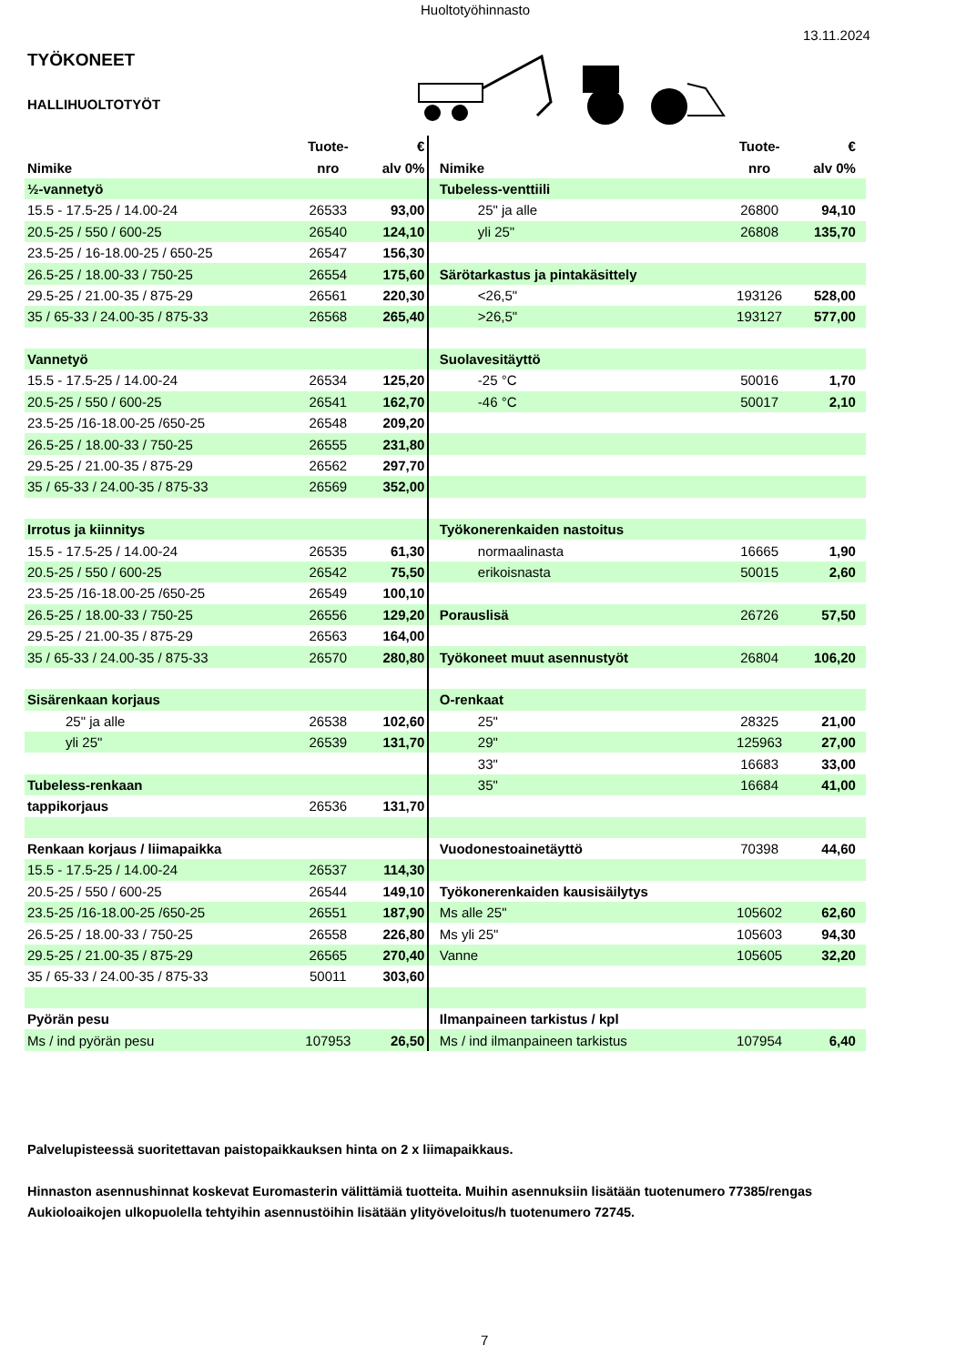Huoltotyöhinnasto
13.11.2024
TYÖKONEET
HALLIHUOLTOTYÖT
| | Tuote- | € | | | Tuote- | € | |
| --- | --- | --- | --- | --- | --- | --- | --- |
| Nimike | nro | alv 0% | | Nimike | nro | alv 0% | |
| ½-vannetyö | | | | Tubeless-venttiili | | | |
| 15.5 - 17.5-25 / 14.00-24 | 26533 | 93,00 | | 25" ja alle | 26800 | 94,10 | |
| 20.5-25 / 550 / 600-25 | 26540 | 124,10 | | yli 25" | 26808 | 135,70 | |
| 23.5-25 / 16-18.00-25 / 650-25 | 26547 | 156,30 | | | | | |
| 26.5-25 / 18.00-33 / 750-25 | 26554 | 175,60 | | Särötarkastus ja pintakäsittely | | | |
| 29.5-25 / 21.00-35 / 875-29 | 26561 | 220,30 | | <26,5" | 193126 | 528,00 | |
| 35 / 65-33 / 24.00-35 / 875-33 | 26568 | 265,40 | | >26,5" | 193127 | 577,00 | |
| Vannetyö | | | | Suolavesitäyttö | | | |
| 15.5 - 17.5-25 / 14.00-24 | 26534 | 125,20 | | -25 °C | 50016 | 1,70 | |
| 20.5-25 / 550 / 600-25 | 26541 | 162,70 | | -46 °C | 50017 | 2,10 | |
| 23.5-25 /16-18.00-25 /650-25 | 26548 | 209,20 | | | | | |
| 26.5-25 / 18.00-33 / 750-25 | 26555 | 231,80 | | | | | |
| 29.5-25 / 21.00-35 / 875-29 | 26562 | 297,70 | | | | | |
| 35 / 65-33 / 24.00-35 / 875-33 | 26569 | 352,00 | | | | | |
| Irrotus ja kiinnitys | | | | Työkonerenkaiden nastoitus | | | |
| 15.5 - 17.5-25 / 14.00-24 | 26535 | 61,30 | | normaalinasta | 16665 | 1,90 | |
| 20.5-25 / 550 / 600-25 | 26542 | 75,50 | | erikoisnasta | 50015 | 2,60 | |
| 23.5-25 /16-18.00-25 /650-25 | 26549 | 100,10 | | | | | |
| 26.5-25 / 18.00-33 / 750-25 | 26556 | 129,20 | | Porauslisä | 26726 | 57,50 | |
| 29.5-25 / 21.00-35 / 875-29 | 26563 | 164,00 | | | | | |
| 35 / 65-33 / 24.00-35 / 875-33 | 26570 | 280,80 | | Työkoneet muut asennustyöt | 26804 | 106,20 | |
| Sisärenkaan korjaus | | | | O-renkaat | | | |
| 25" ja alle | 26538 | 102,60 | | 25" | 28325 | 21,00 | |
| yli 25" | 26539 | 131,70 | | 29" | 125963 | 27,00 | |
| | | | | 33" | 16683 | 33,00 | |
| Tubeless-renkaan | | | | 35" | 16684 | 41,00 | |
| tappikorjaus | 26536 | 131,70 | | | | | |
| Renkaan korjaus / liimapaikka | | | | Vuodonestoainetäyttö | 70398 | 44,60 | |
| 15.5 - 17.5-25 / 14.00-24 | 26537 | 114,30 | | | | | |
| 20.5-25 / 550 / 600-25 | 26544 | 149,10 | | Työkonerenkaiden kausisäilytys | | | |
| 23.5-25 /16-18.00-25 /650-25 | 26551 | 187,90 | | Ms alle 25" | 105602 | 62,60 | |
| 26.5-25 / 18.00-33 / 750-25 | 26558 | 226,80 | | Ms yli 25" | 105603 | 94,30 | |
| 29.5-25 / 21.00-35 / 875-29 | 26565 | 270,40 | | Vanne | 105605 | 32,20 | |
| 35 / 65-33 / 24.00-35 / 875-33 | 50011 | 303,60 | | | | | |
| Pyörän pesu | | | | Ilmanpaineen tarkistus / kpl | | | |
| Ms / ind pyörän pesu | 107953 | 26,50 | | Ms / ind ilmanpaineen tarkistus | 107954 | 6,40 | |
Palvelupisteessä suoritettavan paistopaikkauksen hinta on 2 x liimapaikkaus.
Hinnaston asennushinnat koskevat Euromasterin välittämiä tuotteita. Muihin asennuksiin lisätään tuotenumero 77385/rengas
Aukioloaikojen ulkopuolella tehtyihin asennustöihin lisätään ylityöveloitus/h tuotenumero 72745.
7